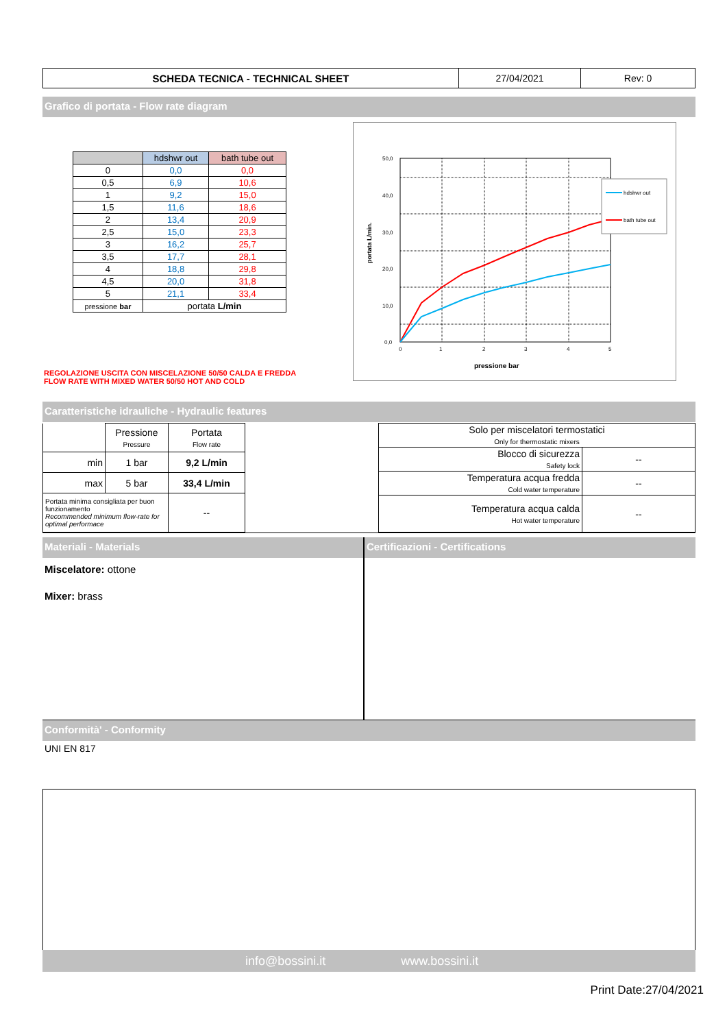| SCHEDA TECNICA - TECHNICAL SHEET | 27/04/2021 | Rev: 0 |
Grafico di portata - Flow rate diagram
| | hdshwr out | bath tube out |
| --- | --- | --- |
| 0 | 0,0 | 0,0 |
| 0,5 | 6,9 | 10,6 |
| 1 | 9,2 | 15,0 |
| 1,5 | 11,6 | 18,6 |
| 2 | 13,4 | 20,9 |
| 2,5 | 15,0 | 23,3 |
| 3 | 16,2 | 25,7 |
| 3,5 | 17,7 | 28,1 |
| 4 | 18,8 | 29,8 |
| 4,5 | 20,0 | 31,8 |
| 5 | 21,1 | 33,4 |
| pressione bar | portata L/min | |
REGOLAZIONE USCITA CON MISCELAZIONE 50/50 CALDA E FREDDA
FLOW RATE WITH MIXED WATER 50/50 HOT AND COLD
50,0
40,0
30,0
20,0
10,0
0,0
0
1
2
3
4
5
pressione bar
portata L/min.
hdshwr out
bath tube out
Caratteristiche idrauliche - Hydraulic features
| | Pressione Pressure | Portata Flow rate |
| min | 1 bar | 9,2 L/min |
| max | 5 bar | 33,4 L/min |
| Portata minima consigliata per buon funzionamento Recommended minimum flow-rate for optimal performace | | -- |
| Solo per miscelatori termostatici Only for thermostatic mixers | |
| Blocco di sicurezza Safety lock | -- |
| Temperatura acqua fredda Cold water temperature | -- |
| Temperatura acqua calda Hot water temperature | -- |
Materiali - Materials
Miscelatore: ottone
Mixer: brass
Certificazioni - Certifications
Conformità' - Conformity
UNI EN 817
info@bossini.it www.bossini.it
Print Date:27/04/2021